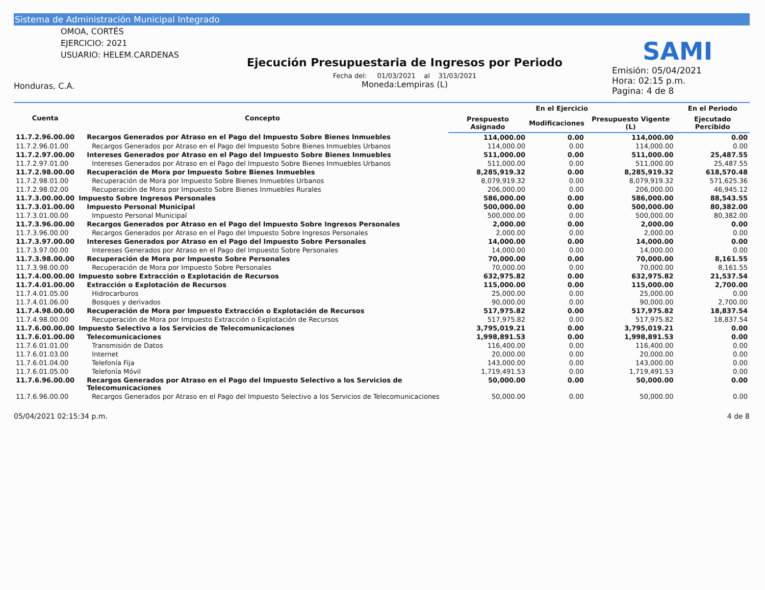Sistema de Administración Municipal Integrado
OMOA, CORTÉS
EJERCICIO: 2021
USUARIO: HELEM.CARDENAS
Honduras, C.A.
Ejecución Presupuestaria de Ingresos por Periodo
Fecha del: 01/03/2021 al 31/03/2021
Moneda:Lempiras (L)
SAMI
Emisión: 05/04/2021
Hora: 02:15 p.m.
Pagina: 4 de 8
| Cuenta | Concepto | En el Ejercicio | | | En el Periodo |
| --- | --- | --- | --- | --- | --- |
| | | Prespuesto Asignado | Modificaciones | Presupuesto Vigente (L) | Ejecutado Percibido |
| 11.7.2.96.00.00 | Recargos Generados por Atraso en el Pago del Impuesto Sobre Bienes Inmuebles | 114,000.00 | 0.00 | 114,000.00 | 0.00 |
| 11.7.2.96.01.00 | Recargos Generados por Atraso en el Pago del Impuesto Sobre Bienes Inmuebles Urbanos | 114,000.00 | 0.00 | 114,000.00 | 0.00 |
| 11.7.2.97.00.00 | Intereses Generados por Atraso en el Pago del Impuesto Sobre Bienes Inmuebles | 511,000.00 | 0.00 | 511,000.00 | 25,487.55 |
| 11.7.2.97.01.00 | Intereses Generados por Atraso en el Pago del Impuesto Sobre Bienes Inmuebles Urbanos | 511,000.00 | 0.00 | 511,000.00 | 25,487.55 |
| 11.7.2.98.00.00 | Recuperación de Mora por Impuesto Sobre Bienes Inmuebles | 8,285,919.32 | 0.00 | 8,285,919.32 | 618,570.48 |
| 11.7.2.98.01.00 | Recuperación de Mora por Impuesto Sobre Bienes Inmuebles Urbanos | 8,079,919.32 | 0.00 | 8,079,919.32 | 571,625.36 |
| 11.7.2.98.02.00 | Recuperación de Mora por Impuesto Sobre Bienes Inmuebles Rurales | 206,000.00 | 0.00 | 206,000.00 | 46,945.12 |
| 11.7.3.00.00.00 | Impuesto Sobre Ingresos Personales | 586,000.00 | 0.00 | 586,000.00 | 88,543.55 |
| 11.7.3.01.00.00 | Impuesto Personal Municipal | 500,000.00 | 0.00 | 500,000.00 | 80,382.00 |
| 11.7.3.01.00.00 | Impuesto Personal Municipal | 500,000.00 | 0.00 | 500,000.00 | 80,382.00 |
| 11.7.3.96.00.00 | Recargos Generados por Atraso en el Pago del Impuesto Sobre Ingresos Personales | 2,000.00 | 0.00 | 2,000.00 | 0.00 |
| 11.7.3.96.00.00 | Recargos Generados por Atraso en el Pago del Impuesto Sobre Ingresos Personales | 2,000.00 | 0.00 | 2,000.00 | 0.00 |
| 11.7.3.97.00.00 | Intereses Generados por Atraso en el Pago del Impuesto Sobre Personales | 14,000.00 | 0.00 | 14,000.00 | 0.00 |
| 11.7.3.97.00.00 | Intereses Generados por Atraso en el Pago del Impuesto Sobre Personales | 14,000.00 | 0.00 | 14,000.00 | 0.00 |
| 11.7.3.98.00.00 | Recuperación de Mora por Impuesto Sobre Personales | 70,000.00 | 0.00 | 70,000.00 | 8,161.55 |
| 11.7.3.98.00.00 | Recuperación de Mora por Impuesto Sobre Personales | 70,000.00 | 0.00 | 70,000.00 | 8,161.55 |
| 11.7.4.00.00.00 | Impuesto sobre Extracción o Explotación de Recursos | 632,975.82 | 0.00 | 632,975.82 | 21,537.54 |
| 11.7.4.01.00.00 | Extracción o Explotación de Recursos | 115,000.00 | 0.00 | 115,000.00 | 2,700.00 |
| 11.7.4.01.05.00 | Hidrocarburos | 25,000.00 | 0.00 | 25,000.00 | 0.00 |
| 11.7.4.01.06.00 | Bosques y derivados | 90,000.00 | 0.00 | 90,000.00 | 2,700.00 |
| 11.7.4.98.00.00 | Recuperación de Mora por Impuesto Extracción o Explotación de Recursos | 517,975.82 | 0.00 | 517,975.82 | 18,837.54 |
| 11.7.4.98.00.00 | Recuperación de Mora por Impuesto Extracción o Explotación de Recursos | 517,975.82 | 0.00 | 517,975.82 | 18,837.54 |
| 11.7.6.00.00.00 | Impuesto Selectivo a los Servicios de Telecomunicaciones | 3,795,019.21 | 0.00 | 3,795,019.21 | 0.00 |
| 11.7.6.01.00.00 | Telecomunicaciones | 1,998,891.53 | 0.00 | 1,998,891.53 | 0.00 |
| 11.7.6.01.01.00 | Transmisión de Datos | 116,400.00 | 0.00 | 116,400.00 | 0.00 |
| 11.7.6.01.03.00 | Internet | 20,000.00 | 0.00 | 20,000.00 | 0.00 |
| 11.7.6.01.04.00 | Telefonía Fija | 143,000.00 | 0.00 | 143,000.00 | 0.00 |
| 11.7.6.01.05.00 | Telefonía Móvil | 1,719,491.53 | 0.00 | 1,719,491.53 | 0.00 |
| 11.7.6.96.00.00 | Recargos Generados por Atraso en el Pago del Impuesto Selectivo a los Servicios de Telecomunicaciones | 50,000.00 | 0.00 | 50,000.00 | 0.00 |
| 11.7.6.96.00.00 | Recargos Generados por Atraso en el Pago del Impuesto Selectivo a los Servicios de Telecomunicaciones | 50,000.00 | 0.00 | 50,000.00 | 0.00 |
05/04/2021 02:15:34 p.m. 4 de 8